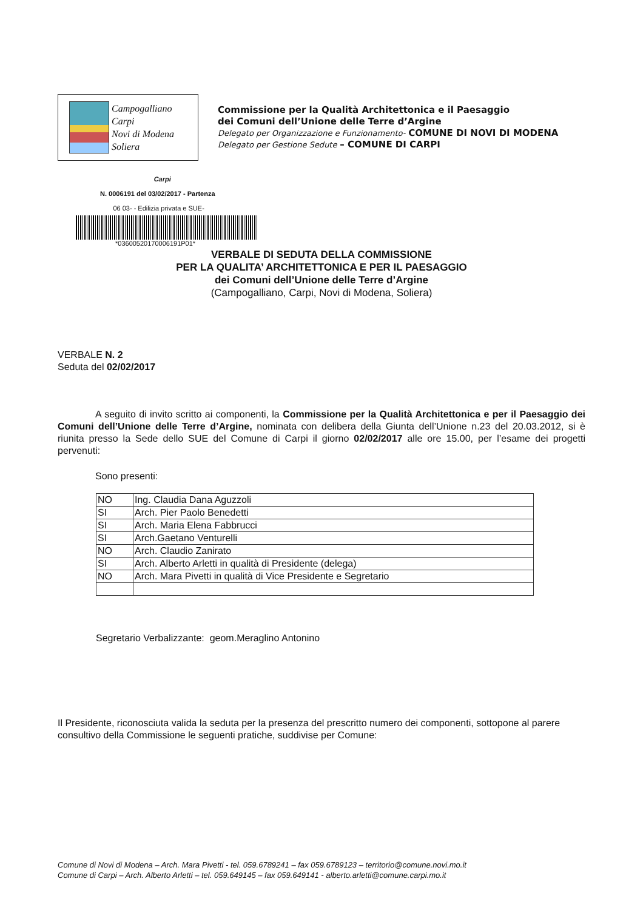Campogalliano
Carpi
Novi di Modena
Soliera
Commissione per la Qualità Architettonica e il Paesaggio
dei Comuni dell’Unione delle Terre d’Argine
Delegato per Organizzazione e Funzionamento- COMUNE DI NOVI DI MODENA
Delegato per Gestione Sedute – COMUNE DI CARPI
Carpi
N. 0006191 del 03/02/2017 - Partenza
06 03- - Edilizia privata e SUE-
*03600520170006191P01*
VERBALE DI SEDUTA DELLA COMMISSIONE
PER LA QUALITA’ ARCHITETTONICA E PER IL PAESAGGIO
dei Comuni dell’Unione delle Terre d’Argine
(Campogalliano, Carpi, Novi di Modena, Soliera)
VERBALE N. 2
Seduta del 02/02/2017
A seguito di invito scritto ai componenti, la Commissione per la Qualità Architettonica e per il Paesaggio dei Comuni dell’Unione delle Terre d’Argine, nominata con delibera della Giunta dell’Unione n.23 del 20.03.2012, si è riunita presso la Sede dello SUE del Comune di Carpi il giorno 02/02/2017 alle ore 15.00, per l’esame dei progetti pervenuti:
Sono presenti:
| NO | Ing. Claudia Dana Aguzzoli |
| SI | Arch. Pier Paolo Benedetti |
| SI | Arch. Maria Elena Fabbrucci |
| SI | Arch.Gaetano Venturelli |
| NO | Arch. Claudio Zanirato |
| SI | Arch. Alberto Arletti in qualità di Presidente (delega) |
| NO | Arch. Mara Pivetti in qualità di Vice Presidente e Segretario |
Segretario Verbalizzante: geom.Meraglino Antonino
Il Presidente, riconosciuta valida la seduta per la presenza del prescritto numero dei componenti, sottopone al parere consultivo della Commissione le seguenti pratiche, suddivise per Comune:
Comune di Novi di Modena – Arch. Mara Pivetti - tel. 059.6789241 – fax 059.6789123 – territorio@comune.novi.mo.it
Comune di Carpi – Arch. Alberto Arletti – tel. 059.649145 – fax 059.649141 - alberto.arletti@comune.carpi.mo.it